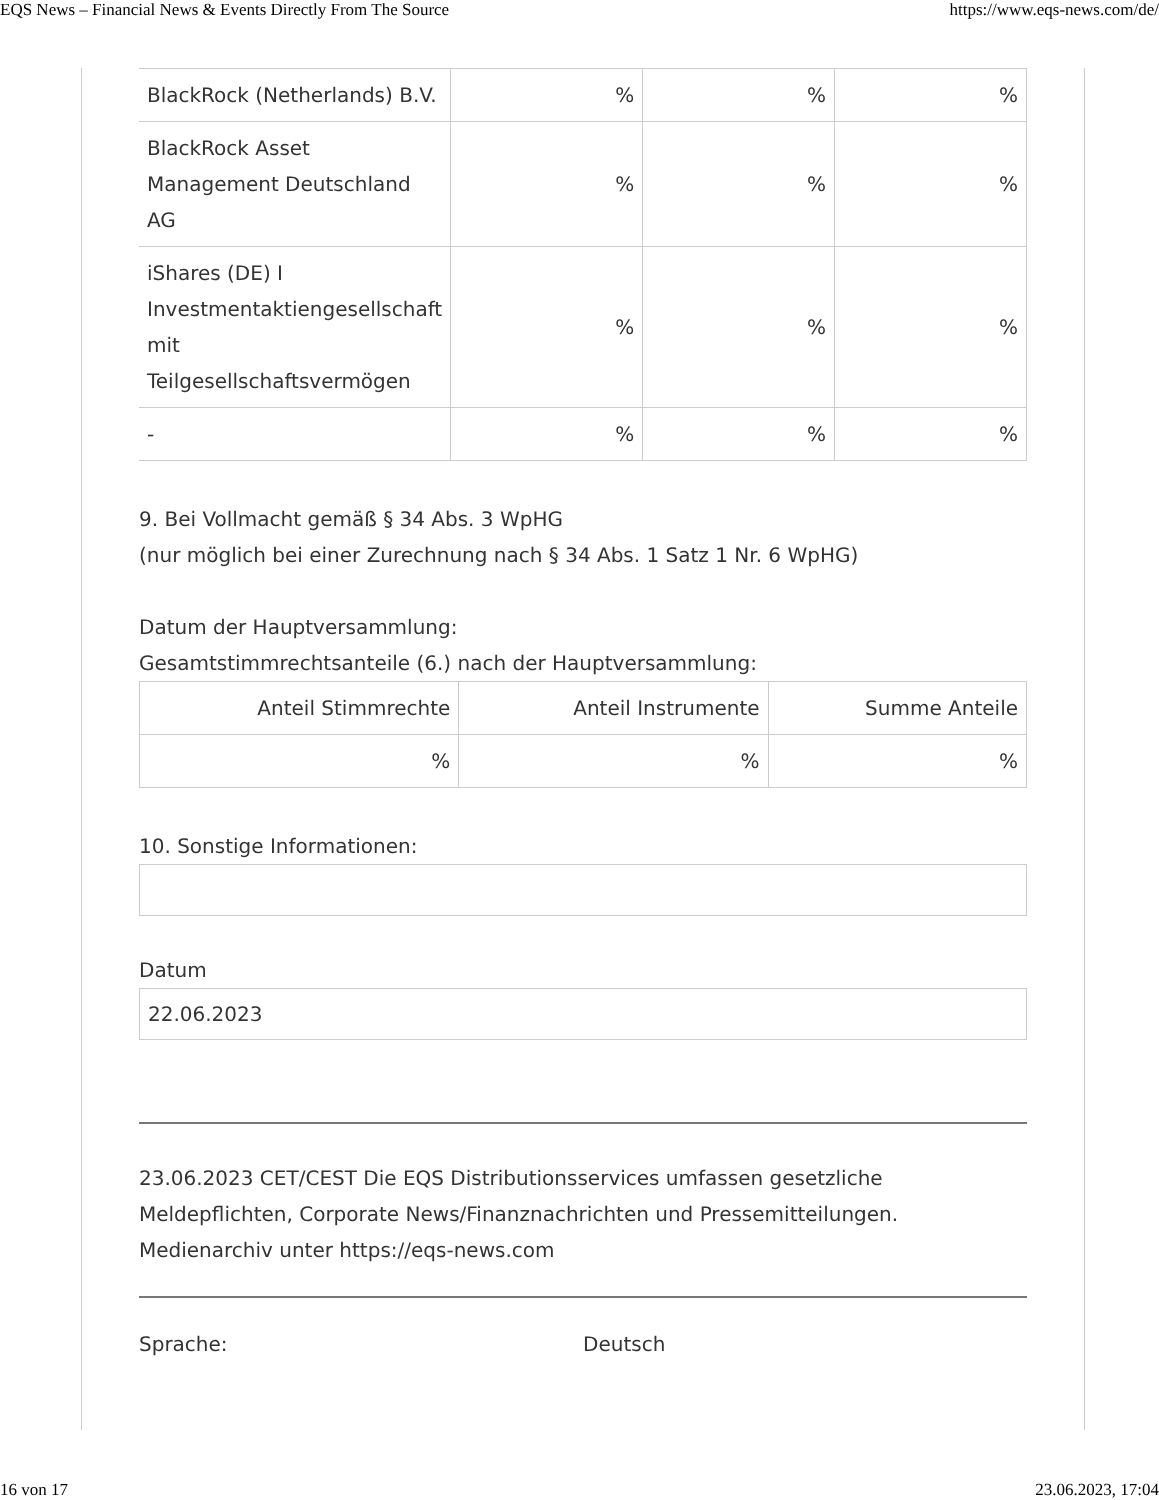EQS News – Financial News & Events Directly From The Source https://www.eqs-news.com/de/
| BlackRock (Netherlands) B.V. | % | % | % |
| BlackRock Asset Management Deutschland AG | % | % | % |
| iShares (DE) I Investmentaktiengesellschaft mit Teilgesellschaftsvermögen | % | % | % |
| - | % | % | % |
9. Bei Vollmacht gemäß § 34 Abs. 3 WpHG
(nur möglich bei einer Zurechnung nach § 34 Abs. 1 Satz 1 Nr. 6 WpHG)
Datum der Hauptversammlung:
Gesamtstimmrechtsanteile (6.) nach der Hauptversammlung:
| Anteil Stimmrechte | Anteil Instrumente | Summe Anteile |
| --- | --- | --- |
| % | % | % |
10. Sonstige Informationen:
Datum
22.06.2023
23.06.2023 CET/CEST Die EQS Distributionsservices umfassen gesetzliche Meldepflichten, Corporate News/Finanznachrichten und Pressemitteilungen.
Medienarchiv unter https://eqs-news.com
Sprache: Deutsch
16 von 17 23.06.2023, 17:04